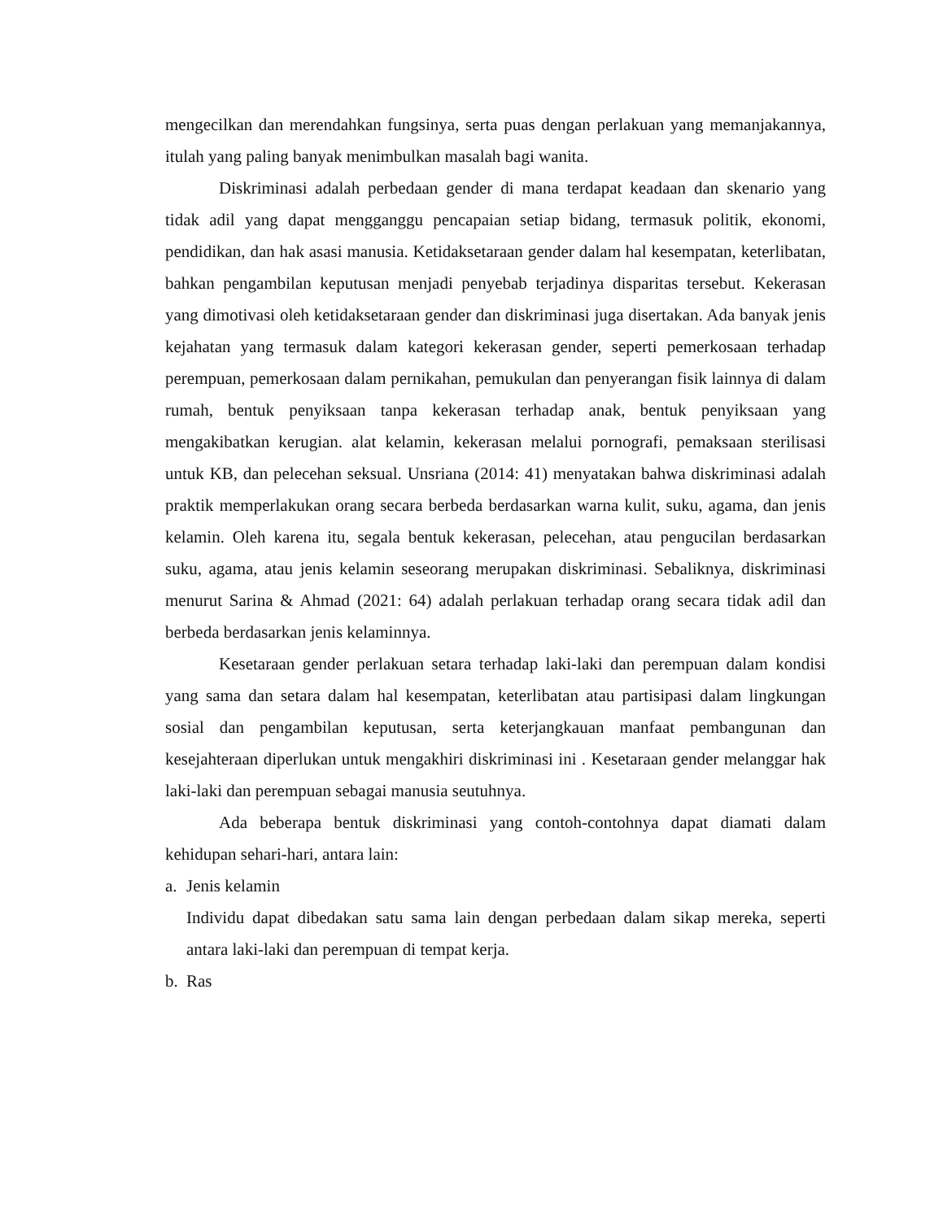mengecilkan dan merendahkan fungsinya, serta puas dengan perlakuan yang memanjakannya, itulah yang paling banyak menimbulkan masalah bagi wanita.
Diskriminasi adalah perbedaan gender di mana terdapat keadaan dan skenario yang tidak adil yang dapat mengganggu pencapaian setiap bidang, termasuk politik, ekonomi, pendidikan, dan hak asasi manusia. Ketidaksetaraan gender dalam hal kesempatan, keterlibatan, bahkan pengambilan keputusan menjadi penyebab terjadinya disparitas tersebut. Kekerasan yang dimotivasi oleh ketidaksetaraan gender dan diskriminasi juga disertakan. Ada banyak jenis kejahatan yang termasuk dalam kategori kekerasan gender, seperti pemerkosaan terhadap perempuan, pemerkosaan dalam pernikahan, pemukulan dan penyerangan fisik lainnya di dalam rumah, bentuk penyiksaan tanpa kekerasan terhadap anak, bentuk penyiksaan yang mengakibatkan kerugian. alat kelamin, kekerasan melalui pornografi, pemaksaan sterilisasi untuk KB, dan pelecehan seksual. Unsriana (2014: 41) menyatakan bahwa diskriminasi adalah praktik memperlakukan orang secara berbeda berdasarkan warna kulit, suku, agama, dan jenis kelamin. Oleh karena itu, segala bentuk kekerasan, pelecehan, atau pengucilan berdasarkan suku, agama, atau jenis kelamin seseorang merupakan diskriminasi. Sebaliknya, diskriminasi menurut Sarina & Ahmad (2021: 64) adalah perlakuan terhadap orang secara tidak adil dan berbeda berdasarkan jenis kelaminnya.
Kesetaraan gender perlakuan setara terhadap laki-laki dan perempuan dalam kondisi yang sama dan setara dalam hal kesempatan, keterlibatan atau partisipasi dalam lingkungan sosial dan pengambilan keputusan, serta keterjangkauan manfaat pembangunan dan kesejahteraan diperlukan untuk mengakhiri diskriminasi ini . Kesetaraan gender melanggar hak laki-laki dan perempuan sebagai manusia seutuhnya.
Ada beberapa bentuk diskriminasi yang contoh-contohnya dapat diamati dalam kehidupan sehari-hari, antara lain:
a. Jenis kelamin
Individu dapat dibedakan satu sama lain dengan perbedaan dalam sikap mereka, seperti antara laki-laki dan perempuan di tempat kerja.
b. Ras